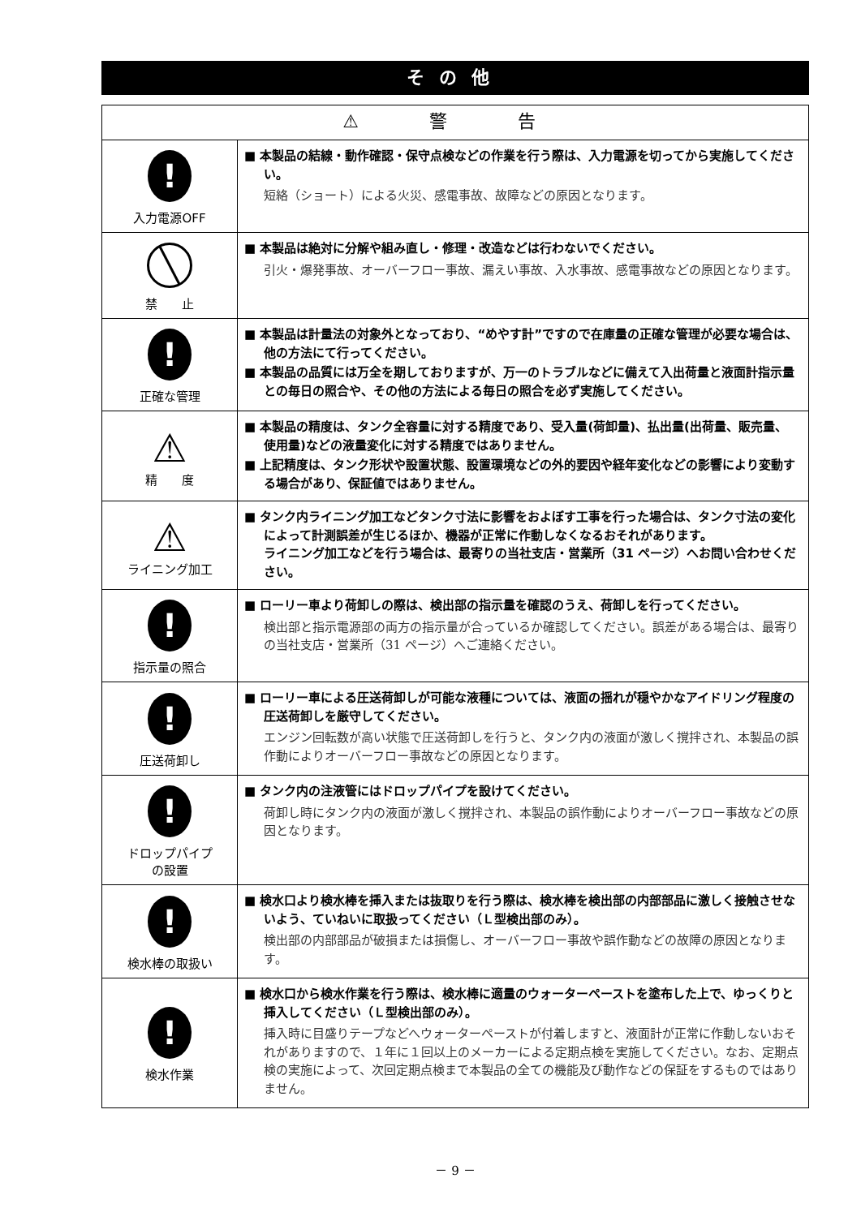その他
| ⚠ 警 告 | |
| --- | --- |
| ! 入力電源OFF | ■ 本製品の結線・動作確認・保守点検などの作業を行う際は、入力電源を切ってから実施してください。 短絡（ショート）による火災、感電事故、故障などの原因となります。 |
| ╲ 禁 止 | ■ 本製品は絶対に分解や組み直し・修理・改造などは行わないでください。 引火・爆発事故、オーバーフロー事故、漏えい事故、入水事故、感電事故などの原因となります。 |
| ! 正確な管理 | ■ 本製品は計量法の対象外となっており、“めやす計”ですので在庫量の正確な管理が必要な場合は、他の方法にて行ってください。 ■ 本製品の品質には万全を期しておりますが、万一のトラブルなどに備えて入出荷量と液面計指示量との毎日の照合や、その他の方法による毎日の照合を必ず実施してください。 |
| ⚠ 精 度 | ■ 本製品の精度は、タンク全容量に対する精度であり、受入量(荷卸量)、払出量(出荷量、販売量、使用量)などの液量変化に対する精度ではありません。 ■ 上記精度は、タンク形状や設置状態、設置環境などの外的要因や経年変化などの影響により変動する場合があり、保証値ではありません。 |
| ⚠ ライニング加工 | ■ タンク内ライニング加工などタンク寸法に影響をおよぼす工事を行った場合は、タンク寸法の変化によって計測誤差が生じるほか、機器が正常に作動しなくなるおそれがあります。 ライニング加工などを行う場合は、最寄りの当社支店・営業所（31 ページ）へお問い合わせください。 |
| ! 指示量の照合 | ■ ローリー車より荷卸しの際は、検出部の指示量を確認のうえ、荷卸しを行ってください。 検出部と指示電源部の両方の指示量が合っているか確認してください。誤差がある場合は、最寄りの当社支店・営業所（31 ページ）へご連絡ください。 |
| ! 圧送荷卸し | ■ ローリー車による圧送荷卸しが可能な液種については、液面の揺れが穏やかなアイドリング程度の圧送荷卸しを厳守してください。 エンジン回転数が高い状態で圧送荷卸しを行うと、タンク内の液面が激しく撹拌され、本製品の誤作動によりオーバーフロー事故などの原因となります。 |
| ! ドロップパイプ の設置 | ■ タンク内の注液管にはドロップパイプを設けてください。 荷卸し時にタンク内の液面が激しく撹拌され、本製品の誤作動によりオーバーフロー事故などの原因となります。 |
| ! 検水棒の取扱い | ■ 検水口より検水棒を挿入または抜取りを行う際は、検水棒を検出部の内部部品に激しく接触させないよう、ていねいに取扱ってください（Ｌ型検出部のみ）。 検出部の内部部品が破損または損傷し、オーバーフロー事故や誤作動などの故障の原因となります。 |
| ! 検水作業 | ■ 検水口から検水作業を行う際は、検水棒に適量のウォーターペーストを塗布した上で、ゆっくりと挿入してください（Ｌ型検出部のみ）。 挿入時に目盛りテープなどへウォーターペーストが付着しますと、液面計が正常に作動しないおそれがありますので、１年に１回以上のメーカーによる定期点検を実施してください。なお、定期点検の実施によって、次回定期点検まで本製品の全ての機能及び動作などの保証をするものではありません。 |
－ 9 －